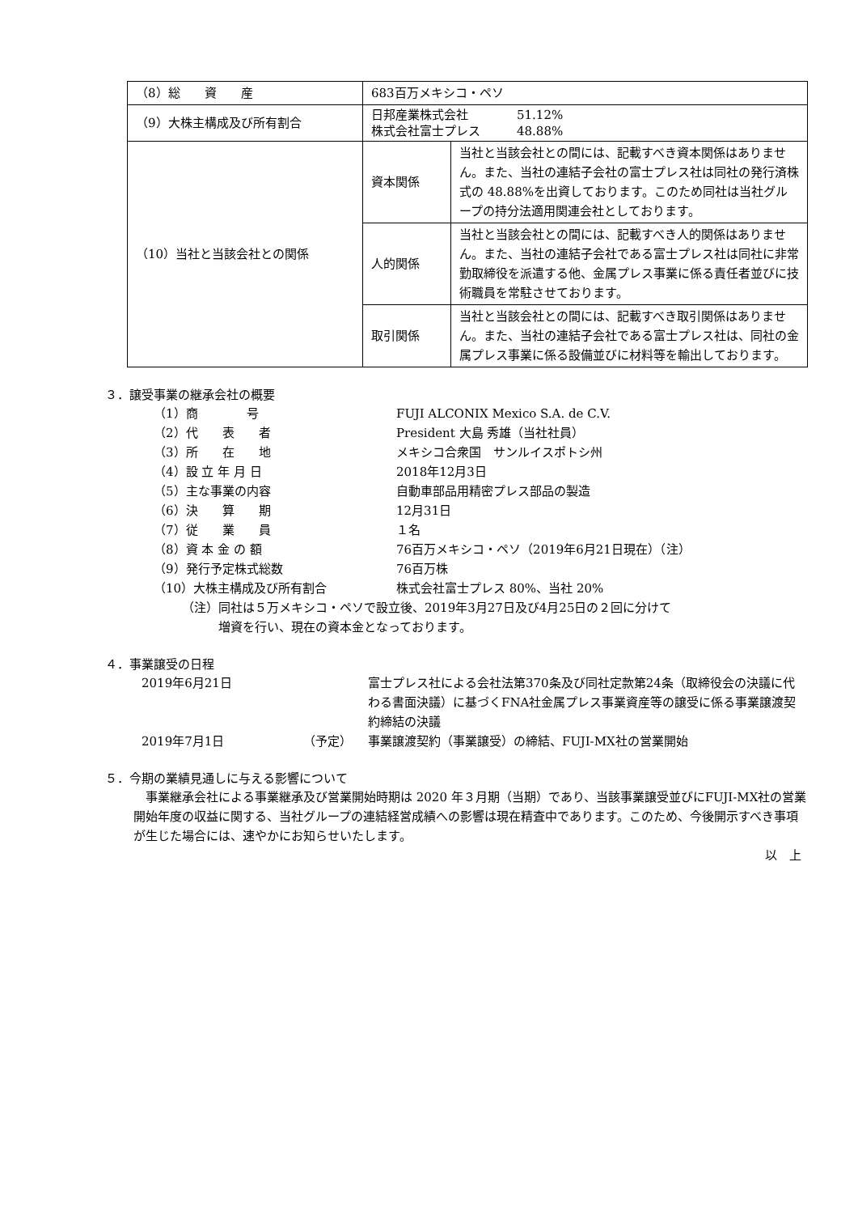| （8）総 資 産 | 683百万メキシコ・ペソ | |
| （9）大株主構成及び所有割合 | 日邦産業株式会社 51.12% 株式会社富士プレス 48.88% | |
| （10）当社と当該会社との関係 | 資本関係 | 当社と当該会社との間には、記載すべき資本関係はありません。また、当社の連結子会社の富士プレス社は同社の発行済株式の 48.88%を出資しております。このため同社は当社グループの持分法適用関連会社としております。 |
| | 人的関係 | 当社と当該会社との間には、記載すべき人的関係はありません。また、当社の連結子会社である富士プレス社は同社に非常勤取締役を派遣する他、金属プレス事業に係る責任者並びに技術職員を常駐させております。 |
| | 取引関係 | 当社と当該会社との間には、記載すべき取引関係はありません。また、当社の連結子会社である富士プレス社は、同社の金属プレス事業に係る設備並びに材料等を輸出しております。 |
３．譲受事業の継承会社の概要
| （1）商 号 | FUJI ALCONIX Mexico S.A. de C.V. |
| （2）代 表 者 | President 大島 秀雄（当社社員） |
| （3）所 在 地 | メキシコ合衆国 サンルイスポトシ州 |
| （4）設 立 年 月 日 | 2018年12月3日 |
| （5）主な事業の内容 | 自動車部品用精密プレス部品の製造 |
| （6）決 算 期 | 12月31日 |
| （7）従 業 員 | １名 |
| （8）資 本 金 の 額 | 76百万メキシコ・ペソ（2019年6月21日現在）（注） |
| （9）発行予定株式総数 | 76百万株 |
| （10）大株主構成及び所有割合 | 株式会社富士プレス 80%、当社 20% |
（注）同社は５万メキシコ・ペソで設立後、2019年3月27日及び4月25日の２回に分けて
　　　増資を行い、現在の資本金となっております。
４．事業譲受の日程
| 2019年6月21日 | | 富士プレス社による会社法第370条及び同社定款第24条（取締役会の決議に代わる書面決議）に基づくFNA社金属プレス事業資産等の譲受に係る事業譲渡契約締結の決議 |
| 2019年7月1日 | （予定） | 事業譲渡契約（事業譲受）の締結、FUJI-MX社の営業開始 |
５．今期の業績見通しに与える影響について
　事業継承会社による事業継承及び営業開始時期は 2020 年３月期（当期）であり、当該事業譲受並びにFUJI-MX社の営業開始年度の収益に関する、当社グループの連結経営成績への影響は現在精査中であります。このため、今後開示すべき事項が生じた場合には、速やかにお知らせいたします。
以　上